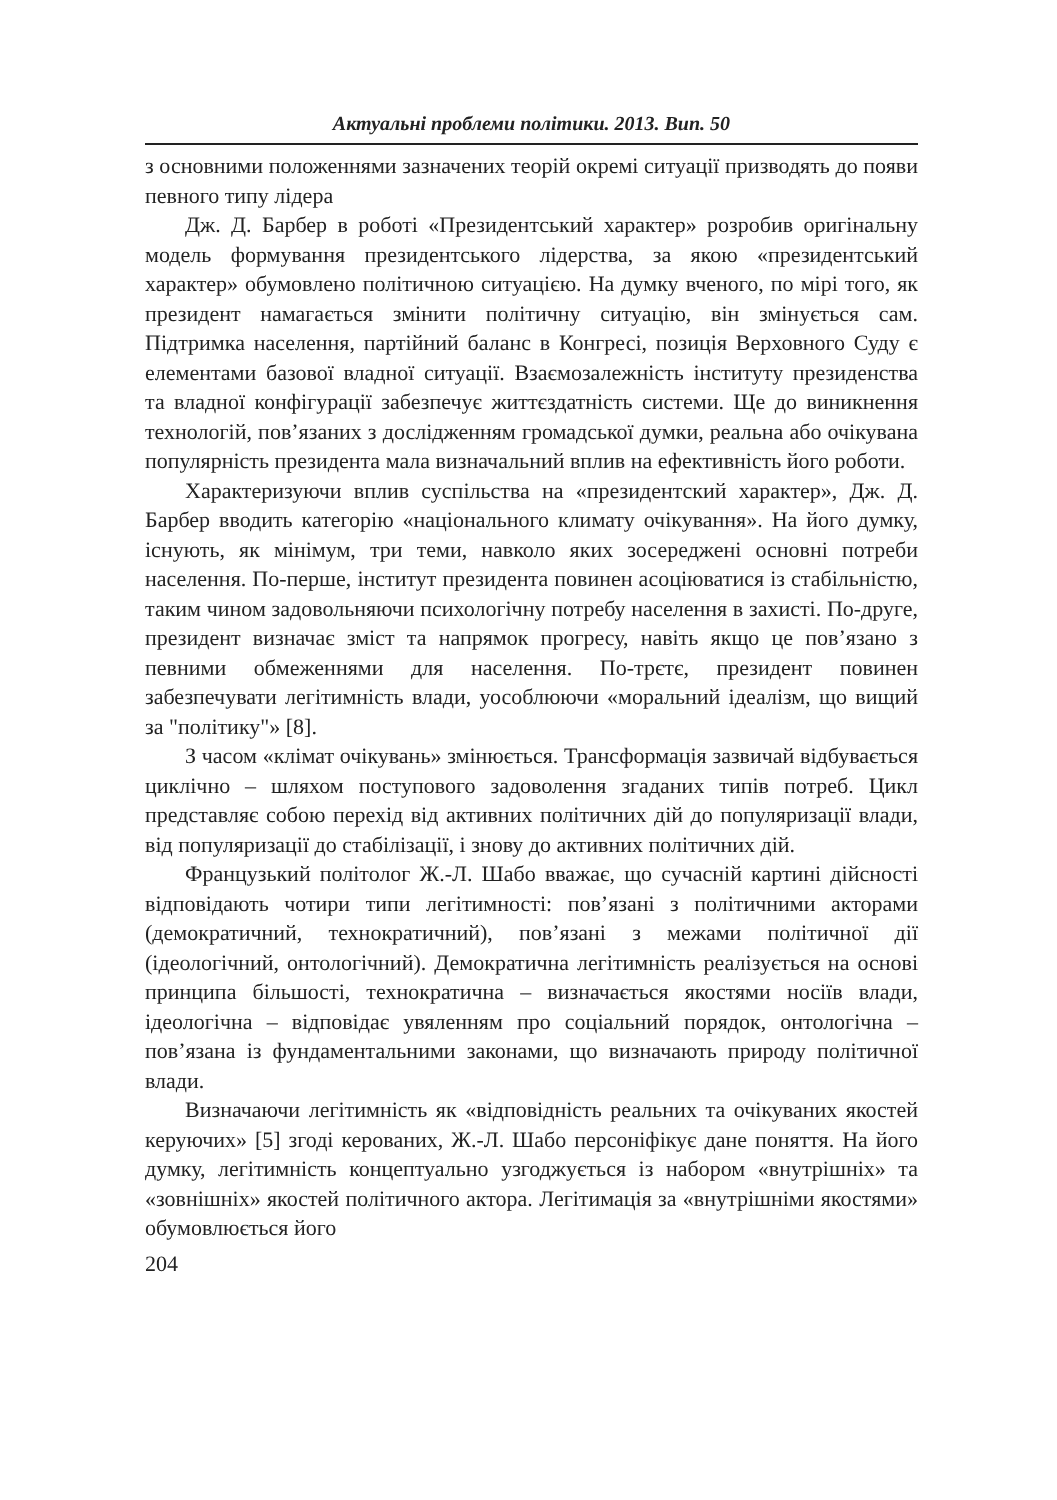Актуальні проблеми політики. 2013. Вип. 50
з основними положеннями зазначених теорій окремі ситуації призводять до появи певного типу лідера
Дж. Д. Барбер в роботі «Президентський характер» розробив оригінальну модель формування президентського лідерства, за якою «президентський характер» обумовлено політичною ситуацією. На думку вченого, по мірі того, як президент намагається змінити політичну ситуацію, він змінується сам. Підтримка населення, партійний баланс в Конгресі, позиція Верховного Суду є елементами базової владної ситуації. Взаємозалежність інституту президенства та владної конфігурації забезпечує життєздатність системи. Ще до виникнення технологій, пов’язаних з дослідженням громадської думки, реальна або очікувана популярність президента мала визначальний вплив на ефективність його роботи.
Характеризуючи вплив суспільства на «президентский характер», Дж. Д. Барбер вводить категорію «національного климату очікування». На його думку, існують, як мінімум, три теми, навколо яких зосереджені основні потреби населення. По-перше, інститут президента повинен асоціюватися із стабільністю, таким чином задовольняючи психологічну потребу населення в захисті. По-друге, президент визначає зміст та напрямок прогресу, навіть якщо це пов’язано з певними обмеженнями для населення. По-трєтє, президент повинен забезпечувати легітимність влади, уособлюючи «моральний ідеалізм, що вищий за "політику"» [8].
З часом «клімат очікувань» змінюється. Трансформація зазвичай відбувається циклічно – шляхом поступового задоволення згаданих типів потреб. Цикл представляє собою перехід від активних політичних дій до популяризації влади, від популяризації до стабілізації, і знову до активних політичних дій.
Французький політолог Ж.-Л. Шабо вважає, що сучасній картині дійсності відповідають чотири типи легітимності: пов’язані з політичними акторами (демократичний, технократичний), пов’язані з межами політичної дії (ідеологічний, онтологічний). Демократична легітимність реалізується на основі принципа більшості, технократична – визначається якостями носіїв влади, ідеологічна – відповідає увяленням про соціальний порядок, онтологічна – пов’язана із фундаментальними законами, що визначають природу політичної влади.
Визначаючи легітимність як «відповідність реальних та очікуваних якостей керуючих» [5] згоді керованих, Ж.-Л. Шабо персоніфікує дане поняття. На його думку, легітимність концептуально узгоджується із набором «внутрішніх» та «зовнішніх» якостей політичного актора. Легітимація за «внутрішніми якостями» обумовлюється його
204